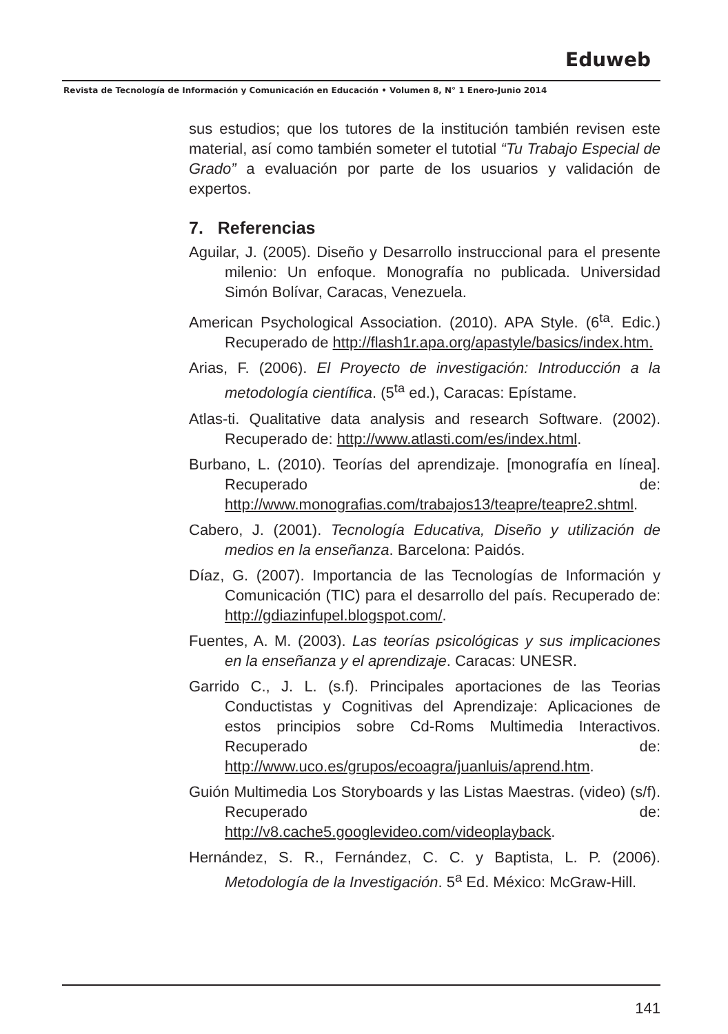Eduweb
Revista de Tecnología de Información y Comunicación en Educación • Volumen 8, N° 1 Enero-Junio 2014
sus estudios; que los tutores de la institución también revisen este material, así como también someter el tutotial “Tu Trabajo Especial de Grado” a evaluación por parte de los usuarios y validación de expertos.
7. Referencias
Aguilar, J. (2005). Diseño y Desarrollo instruccional para el presente milenio: Un enfoque. Monografía no publicada. Universidad Simón Bolívar, Caracas, Venezuela.
American Psychological Association. (2010). APA Style. (6<sup>ta</sup>. Edic.) Recuperado de http://flash1r.apa.org/apastyle/basics/index.htm.
Arias, F. (2006). El Proyecto de investigación: Introducción a la metodología científica. (5<sup>ta</sup> ed.), Caracas: Epístame.
Atlas-ti. Qualitative data analysis and research Software. (2002). Recuperado de: http://www.atlasti.com/es/index.html.
Burbano, L. (2010). Teorías del aprendizaje. [monografía en línea]. Recuperado de: http://www.monografias.com/trabajos13/teapre/teapre2.shtml.
Cabero, J. (2001). Tecnología Educativa, Diseño y utilización de medios en la enseñanza. Barcelona: Paidós.
Díaz, G. (2007). Importancia de las Tecnologías de Información y Comunicación (TIC) para el desarrollo del país. Recuperado de: http://gdiazinfupel.blogspot.com/.
Fuentes, A. M. (2003). Las teorías psicológicas y sus implicaciones en la enseñanza y el aprendizaje. Caracas: UNESR.
Garrido C., J. L. (s.f). Principales aportaciones de las Teorias Conductistas y Cognitivas del Aprendizaje: Aplicaciones de estos principios sobre Cd-Roms Multimedia Interactivos. Recuperado de: http://www.uco.es/grupos/ecoagra/juanluis/aprend.htm.
Guión Multimedia Los Storyboards y las Listas Maestras. (video) (s/f). Recuperado de: http://v8.cache5.googlevideo.com/videoplayback.
Hernández, S. R., Fernández, C. C. y Baptista, L. P. (2006). Metodología de la Investigación. 5<sup>a</sup> Ed. México: McGraw-Hill.
141